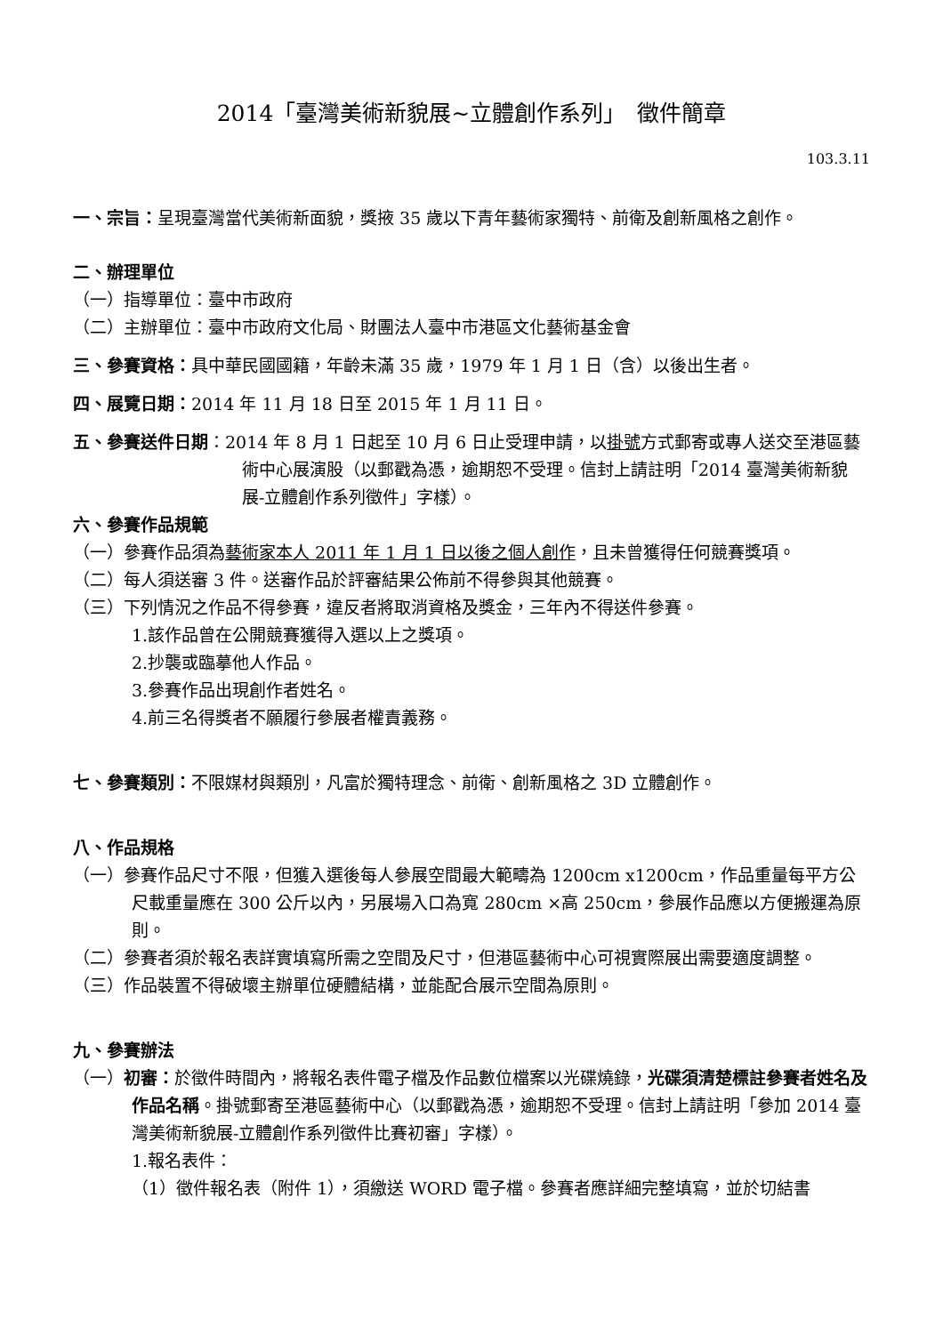2014「臺灣美術新貌展~立體創作系列」　徵件簡章
103.3.11
一、宗旨：呈現臺灣當代美術新面貌，獎掖 35 歲以下青年藝術家獨特、前衛及創新風格之創作。
二、辦理單位
（一）指導單位：臺中市政府
（二）主辦單位：臺中市政府文化局、財團法人臺中市港區文化藝術基金會
三、參賽資格：具中華民國國籍，年齡未滿 35 歲，1979 年 1 月 1 日（含）以後出生者。
四、展覽日期：2014 年 11 月 18 日至 2015 年 1 月 11 日。
五、參賽送件日期：2014 年 8 月 1 日起至 10 月 6 日止受理申請，以掛號方式郵寄或專人送交至港區藝術中心展演股（以郵戳為憑，逾期恕不受理。信封上請註明「2014 臺灣美術新貌展-立體創作系列徵件」字樣）。
六、參賽作品規範
（一）參賽作品須為藝術家本人 2011 年 1 月 1 日以後之個人創作，且未曾獲得任何競賽獎項。
（二）每人須送審 3 件。送審作品於評審結果公佈前不得參與其他競賽。
（三）下列情況之作品不得參賽，違反者將取消資格及獎金，三年內不得送件參賽。
1.該作品曾在公開競賽獲得入選以上之獎項。
2.抄襲或臨摹他人作品。
3.參賽作品出現創作者姓名。
4.前三名得獎者不願履行參展者權責義務。
七、參賽類別：不限媒材與類別，凡富於獨特理念、前衛、創新風格之 3D 立體創作。
八、作品規格
（一）參賽作品尺寸不限，但獲入選後每人參展空間最大範疇為 1200cm x1200cm，作品重量每平方公尺載重量應在 300 公斤以內，另展場入口為寬 280cm ×高 250cm，參展作品應以方便搬運為原則。
（二）參賽者須於報名表詳實填寫所需之空間及尺寸，但港區藝術中心可視實際展出需要適度調整。
（三）作品裝置不得破壞主辦單位硬體結構，並能配合展示空間為原則。
九、參賽辦法
（一）初審：於徵件時間內，將報名表件電子檔及作品數位檔案以光碟燒錄，光碟須清楚標註參賽者姓名及作品名稱。掛號郵寄至港區藝術中心（以郵戳為憑，逾期恕不受理。信封上請註明「參加 2014 臺灣美術新貌展-立體創作系列徵件比賽初審」字樣）。
1.報名表件：
（1）徵件報名表（附件 1），須繳送 WORD 電子檔。參賽者應詳細完整填寫，並於切結書